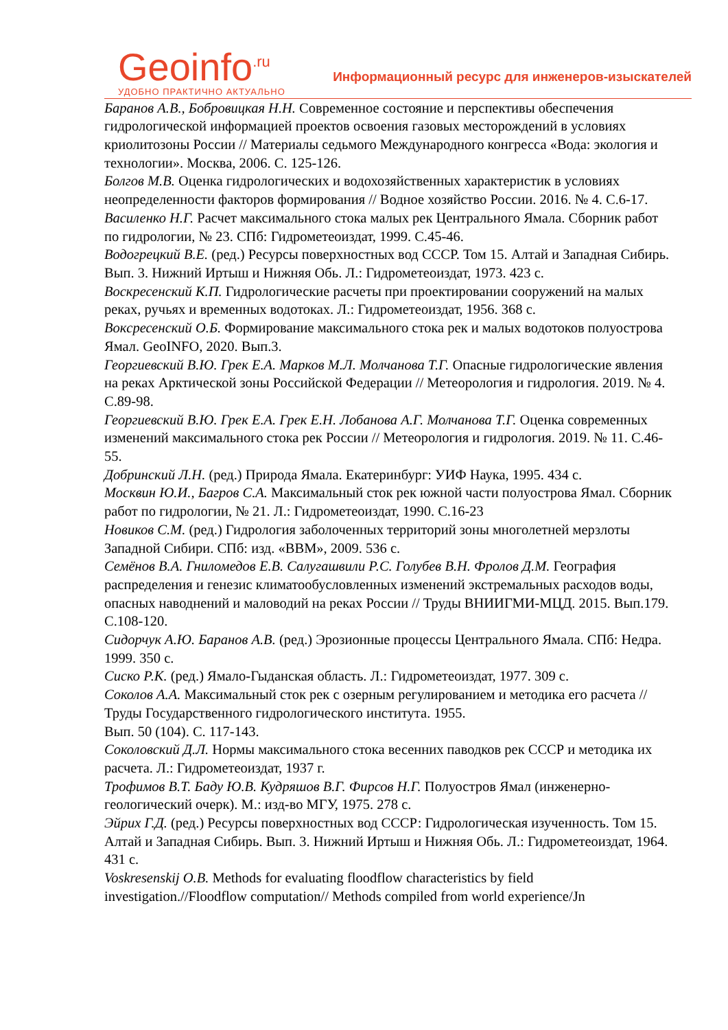Geoinfo<sup>.ru</sup>
УДОБНО ПРАКТИЧНО АКТУАЛЬНО
Информационный ресурс для инженеров-изыскателей
Баранов А.В., Бобровицкая Н.Н. Современное состояние и перспективы обеспечения гидрологической информацией проектов освоения газовых месторождений в условиях криолитозоны России // Материалы седьмого Международного конгресса «Вода: экология и технологии». Москва, 2006. С. 125-126.
Болгов М.В. Оценка гидрологических и водохозяйственных характеристик в условиях неопределенности факторов формирования // Водное хозяйство России. 2016. № 4. С.6-17.
Василенко Н.Г. Расчет максимального стока малых рек Центрального Ямала. Сборник работ по гидрологии, № 23. СПб: Гидрометеоиздат, 1999. С.45-46.
Водогрецкий В.Е. (ред.) Ресурсы поверхностных вод СССР. Том 15. Алтай и Западная Сибирь. Вып. 3. Нижний Иртыш и Нижняя Обь. Л.: Гидрометеоиздат, 1973. 423 с.
Воскресенский К.П. Гидрологические расчеты при проектировании сооружений на малых реках, ручьях и временных водотоках. Л.: Гидрометеоиздат, 1956. 368 с.
Вокcресенский О.Б. Формирование максимального стока рек и малых водотоков полуострова Ямал. GeoINFO, 2020. Вып.3.
Георгиевский В.Ю. Грек Е.А. Марков М.Л. Молчанова Т.Г. Опасные гидрологические явления на реках Арктической зоны Российской Федерации // Метеорология и гидрология. 2019. № 4. С.89-98.
Георгиевский В.Ю. Грек Е.А. Грек Е.Н. Лобанова А.Г. Молчанова Т.Г. Оценка современных изменений максимального стока рек России // Метеорология и гидрология. 2019. № 11. С.46-55.
Добринский Л.Н. (ред.) Природа Ямала. Екатеринбург: УИФ Наука, 1995. 434 с.
Москвин Ю.И., Багров С.А. Максимальный сток рек южной части полуострова Ямал. Сборник работ по гидрологии, № 21. Л.: Гидрометеоиздат, 1990. С.16-23
Новиков С.М. (ред.) Гидрология заболоченных территорий зоны многолетней мерзлоты Западной Сибири. СПб: изд. «ВВМ», 2009. 536 с.
Семёнов В.А. Гниломедов Е.В. Салугашвили Р.С. Голубев В.Н. Фролов Д.М. География распределения и генезис климатообусловленных изменений экстремальных расходов воды, опасных наводнений и маловодий на реках России // Труды ВНИИГМИ-МЦД. 2015. Вып.179. С.108-120.
Сидорчук А.Ю. Баранов А.В. (ред.) Эрозионные процессы Центрального Ямала. СПб: Недра. 1999. 350 с.
Сиско Р.К. (ред.) Ямало-Гыданская область. Л.: Гидрометеоиздат, 1977. 309 с.
Соколов А.А. Максимальный сток рек с озерным регулированием и методика его расчета // Труды Государственного гидрологического института. 1955.
Вып. 50 (104). С. 117-143.
Соколовский Д.Л. Нормы максимального стока весенних паводков рек СССР и методика их расчета. Л.: Гидрометеоиздат, 1937 г.
Трофимов В.Т. Баду Ю.В. Кудряшов В.Г. Фирсов Н.Г. Полуостров Ямал (инженерно-геологический очерк). М.: изд-во МГУ, 1975. 278 с.
Эйрих Г.Д. (ред.) Ресурсы поверхностных вод СССР: Гидрологическая изученность. Том 15. Алтай и Западная Сибирь. Вып. 3. Нижний Иртыш и Нижняя Обь. Л.: Гидрометеоиздат, 1964. 431 с.
Voskresenskij O.B. Methods for evaluating floodflow characteristics by field investigation.//Floodflow computation// Methods compiled from world experience/Jn